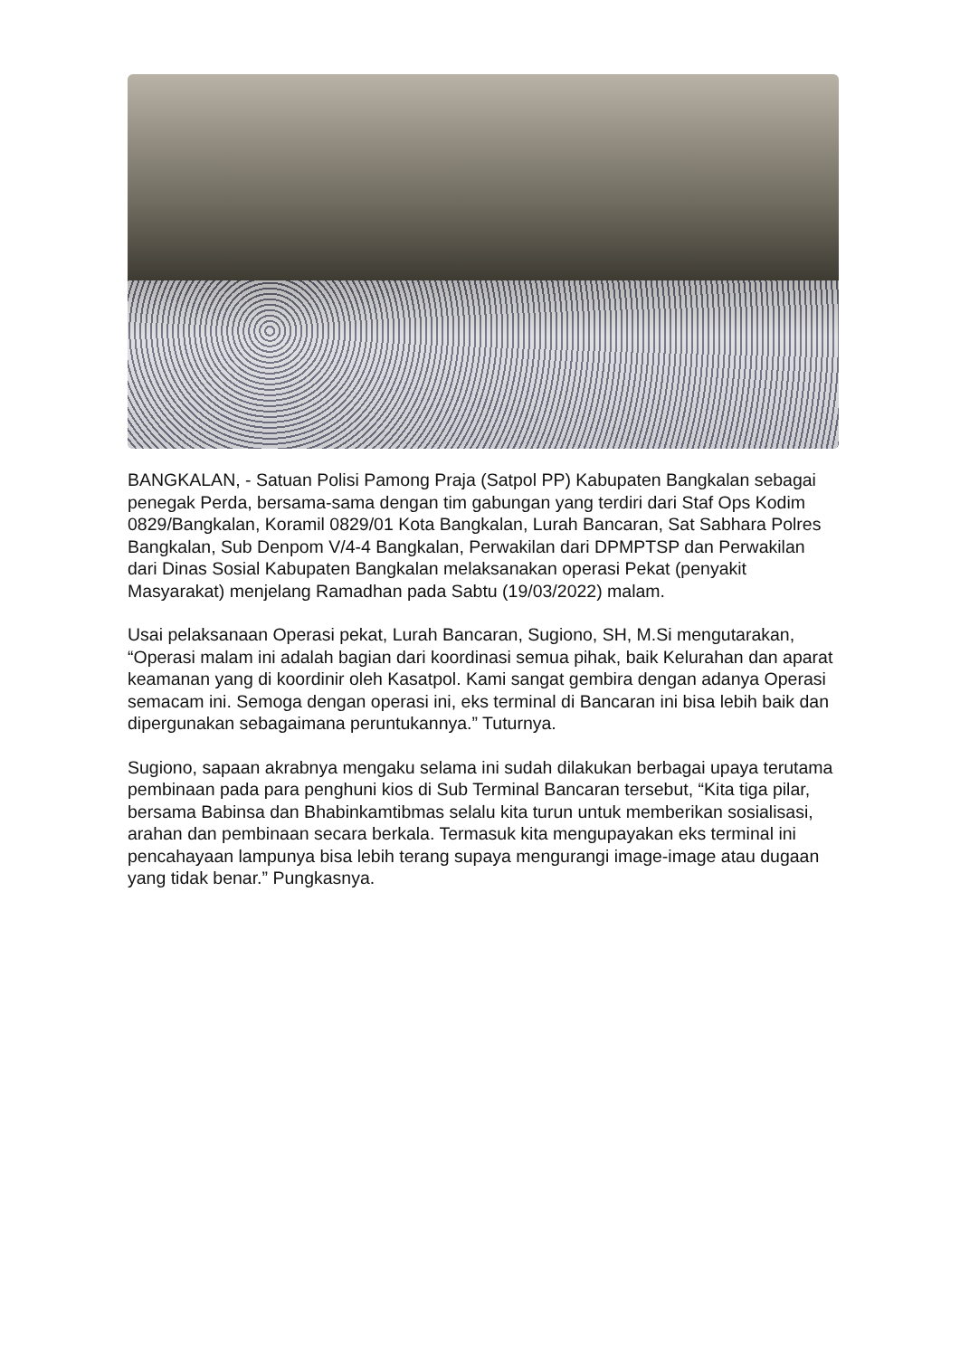BANGKALAN, - Satuan Polisi Pamong Praja (Satpol PP) Kabupaten Bangkalan sebagai penegak Perda, bersama-sama dengan tim gabungan yang terdiri dari Staf Ops Kodim 0829/Bangkalan, Koramil 0829/01 Kota Bangkalan, Lurah Bancaran, Sat Sabhara Polres Bangkalan, Sub Denpom V/4-4 Bangkalan, Perwakilan dari DPMPTSP dan Perwakilan dari Dinas Sosial Kabupaten Bangkalan melaksanakan operasi Pekat (penyakit Masyarakat) menjelang Ramadhan pada Sabtu (19/03/2022) malam.
Usai pelaksanaan Operasi pekat, Lurah Bancaran, Sugiono, SH, M.Si mengutarakan, “Operasi malam ini adalah bagian dari koordinasi semua pihak, baik Kelurahan dan aparat keamanan yang di koordinir oleh Kasatpol. Kami sangat gembira dengan adanya Operasi semacam ini. Semoga dengan operasi ini, eks terminal di Bancaran ini bisa lebih baik dan dipergunakan sebagaimana peruntukannya.” Tuturnya.
Sugiono, sapaan akrabnya mengaku selama ini sudah dilakukan berbagai upaya terutama pembinaan pada para penghuni kios di Sub Terminal Bancaran tersebut, “Kita tiga pilar, bersama Babinsa dan Bhabinkamtibmas selalu kita turun untuk memberikan sosialisasi, arahan dan pembinaan secara berkala. Termasuk kita mengupayakan eks terminal ini pencahayaan lampunya bisa lebih terang supaya mengurangi image-image atau dugaan yang tidak benar.” Pungkasnya.